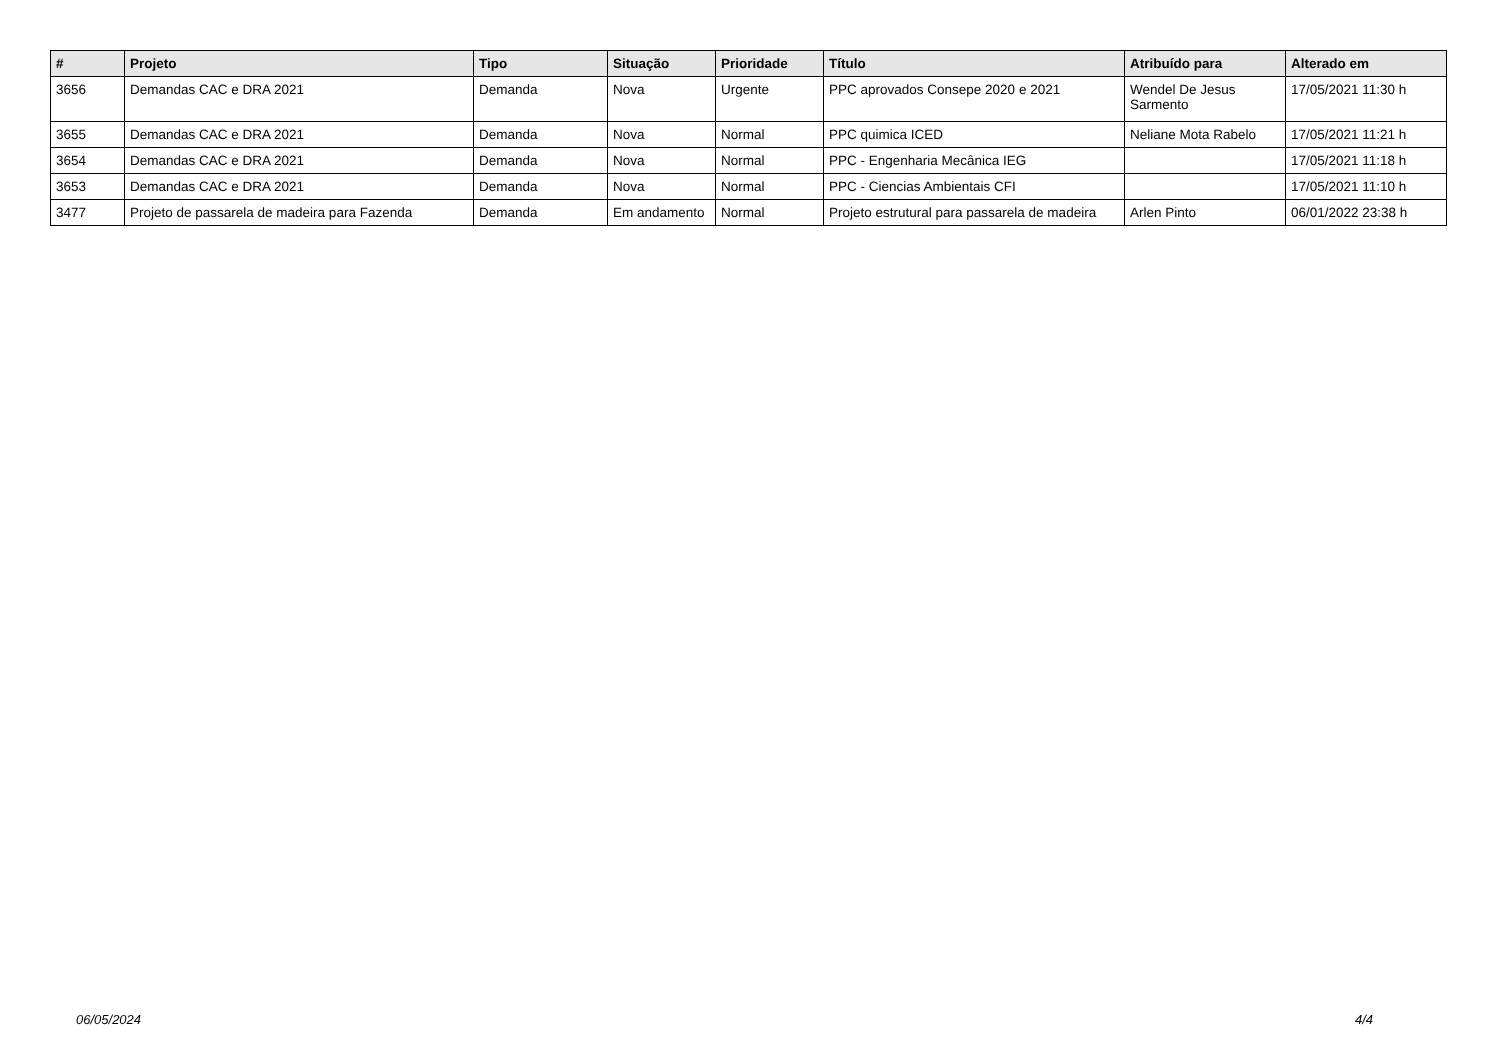| # | Projeto | Tipo | Situação | Prioridade | Título | Atribuído para | Alterado em |
| --- | --- | --- | --- | --- | --- | --- | --- |
| 3656 | Demandas CAC e DRA 2021 | Demanda | Nova | Urgente | PPC aprovados Consepe 2020 e 2021 | Wendel De Jesus Sarmento | 17/05/2021 11:30 h |
| 3655 | Demandas CAC e DRA 2021 | Demanda | Nova | Normal | PPC quimica ICED | Neliane Mota Rabelo | 17/05/2021 11:21 h |
| 3654 | Demandas CAC e DRA 2021 | Demanda | Nova | Normal | PPC - Engenharia Mecânica IEG | | 17/05/2021 11:18 h |
| 3653 | Demandas CAC e DRA 2021 | Demanda | Nova | Normal | PPC - Ciencias Ambientais CFI | | 17/05/2021 11:10 h |
| 3477 | Projeto de passarela de madeira para Fazenda | Demanda | Em andamento | Normal | Projeto estrutural para passarela de madeira | Arlen Pinto | 06/01/2022 23:38 h |
06/05/2024 4/4